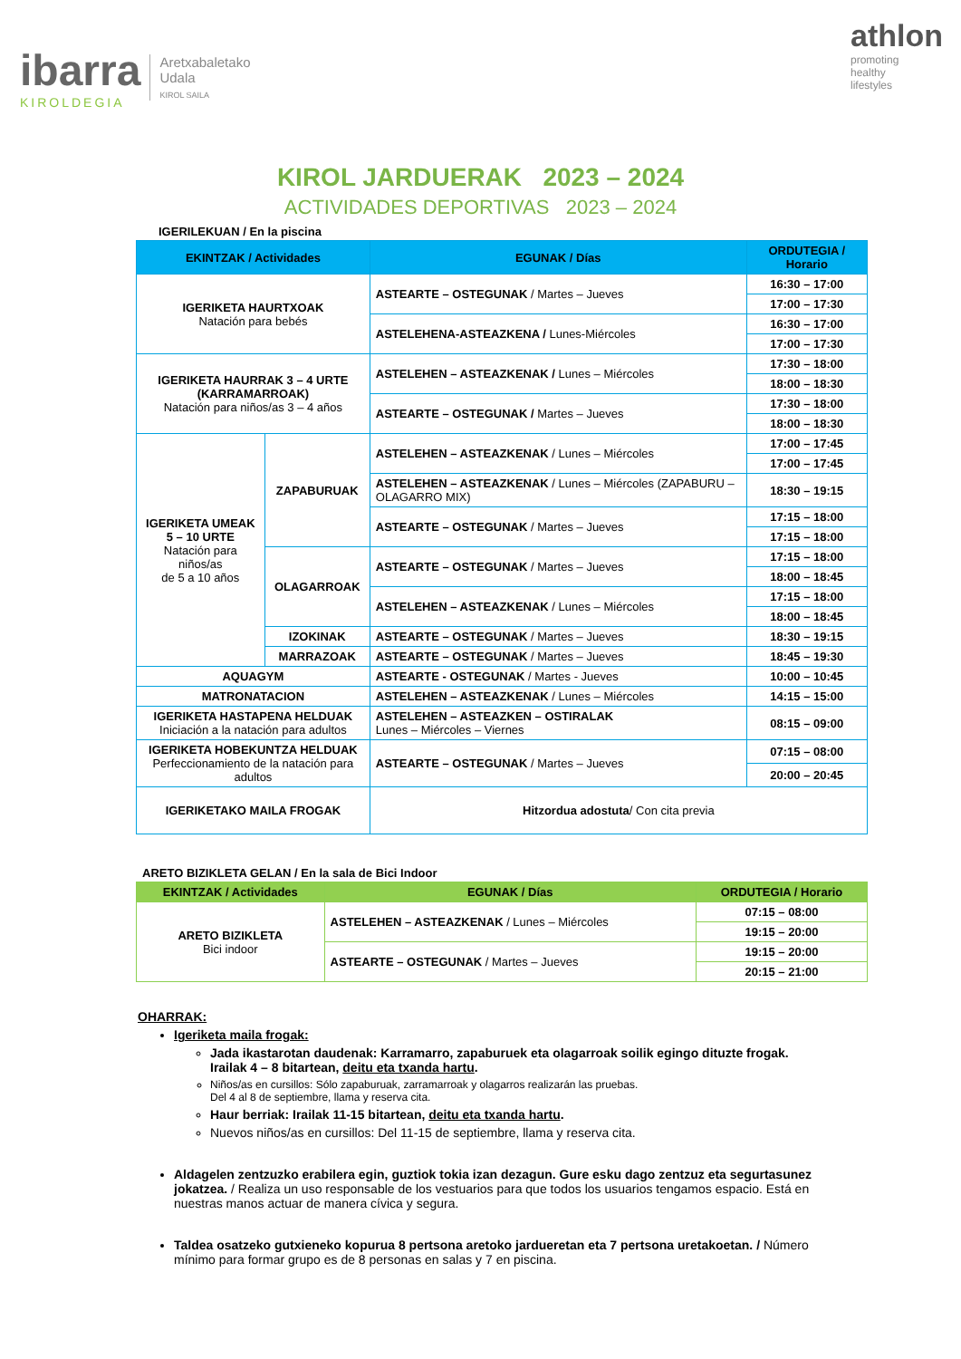ibarra
KIROLDEGIA
Aretxabaletako
Udala
KIROL SAILA
athlon
promoting
healthy
lifestyles
KIROL JARDUERAK 2023 – 2024
ACTIVIDADES DEPORTIVAS 2023 – 2024
IGERILEKUAN / En la piscina
| EKINTZAK / Actividades | | EGUNAK / Días | ORDUTEGIA / Horario |
| --- | --- | --- | --- |
| IGERIKETA HAURTXOAK Natación para bebés | | ASTEARTE – OSTEGUNAK / Martes – Jueves | 16:30 – 17:00 |
| | | | 17:00 – 17:30 |
| | | ASTELEHENA-ASTEAZKENA / Lunes-Miércoles | 16:30 – 17:00 |
| | | | 17:00 – 17:30 |
| IGERIKETA HAURRAK 3 – 4 URTE (KARRAMARROAK) Natación para niños/as 3 – 4 años | | ASTELEHEN – ASTEAZKENAK / Lunes – Miércoles | 17:30 – 18:00 |
| | | | 18:00 – 18:30 |
| | | ASTEARTE – OSTEGUNAK / Martes – Jueves | 17:30 – 18:00 |
| | | | 18:00 – 18:30 |
| IGERIKETA UMEAK 5 – 10 URTE Natación para niños/as de 5 a 10 años | ZAPABURUAK | ASTELEHEN – ASTEAZKENAK / Lunes – Miércoles | 17:00 – 17:45 |
| | | | 17:00 – 17:45 |
| | | ASTELEHEN – ASTEAZKENAK / Lunes – Miércoles (ZAPABURU – OLAGARRO MIX) | 18:30 – 19:15 |
| | | ASTEARTE – OSTEGUNAK / Martes – Jueves | 17:15 – 18:00 |
| | | | 17:15 – 18:00 |
| | OLAGARROAK | ASTEARTE – OSTEGUNAK / Martes – Jueves | 17:15 – 18:00 |
| | | | 18:00 – 18:45 |
| | | ASTELEHEN – ASTEAZKENAK / Lunes – Miércoles | 17:15 – 18:00 |
| | | | 18:00 – 18:45 |
| | IZOKINAK | ASTEARTE – OSTEGUNAK / Martes – Jueves | 18:30 – 19:15 |
| | MARRAZOAK | ASTEARTE – OSTEGUNAK / Martes – Jueves | 18:45 – 19:30 |
| AQUAGYM | | ASTEARTE - OSTEGUNAK / Martes - Jueves | 10:00 – 10:45 |
| MATRONATACION | | ASTELEHEN – ASTEAZKENAK / Lunes – Miércoles | 14:15 – 15:00 |
| IGERIKETA HASTAPENA HELDUAK Iniciación a la natación para adultos | | ASTELEHEN – ASTEAZKEN – OSTIRALAK Lunes – Miércoles – Viernes | 08:15 – 09:00 |
| IGERIKETA HOBEKUNTZA HELDUAK Perfeccionamiento de la natación para adultos | | ASTEARTE – OSTEGUNAK / Martes – Jueves | 07:15 – 08:00 |
| | | | 20:00 – 20:45 |
| IGERIKETAKO MAILA FROGAK | | Hitzordua adostuta / Con cita previa | |
ARETO BIZIKLETA GELAN / En la sala de Bici Indoor
| EKINTZAK / Actividades | EGUNAK / Días | ORDUTEGIA / Horario |
| --- | --- | --- |
| ARETO BIZIKLETA Bici indoor | ASTELEHEN – ASTEAZKENAK / Lunes – Miércoles | 07:15 – 08:00 |
| | | 19:15 – 20:00 |
| | ASTEARTE – OSTEGUNAK / Martes – Jueves | 19:15 – 20:00 |
| | | 20:15 – 21:00 |
OHARRAK:
Igeriketa maila frogak:
Jada ikastarotan daudenak: Karramarro, zapaburuek eta olagarroak soilik egingo dituzte frogak.
Irailak 4 – 8 bitartean, deitu eta txanda hartu.
Niños/as en cursillos: Sólo zapaburuak, zarramarroak y olagarros realizarán las pruebas.
Del 4 al 8 de septiembre, llama y reserva cita.
Haur berriak: Irailak 11-15 bitartean, deitu eta txanda hartu.
Nuevos niños/as en cursillos: Del 11-15 de septiembre, llama y reserva cita.
Aldagelen zentzuzko erabilera egin, guztiok tokia izan dezagun. Gure esku dago zentzuz eta segurtasunez jokatzea. / Realiza un uso responsable de los vestuarios para que todos los usuarios tengamos espacio. Está en nuestras manos actuar de manera cívica y segura.
Taldea osatzeko gutxieneko kopurua 8 pertsona aretoko jardueretan eta 7 pertsona uretakoetan. / Número mínimo para formar grupo es de 8 personas en salas y 7 en piscina.